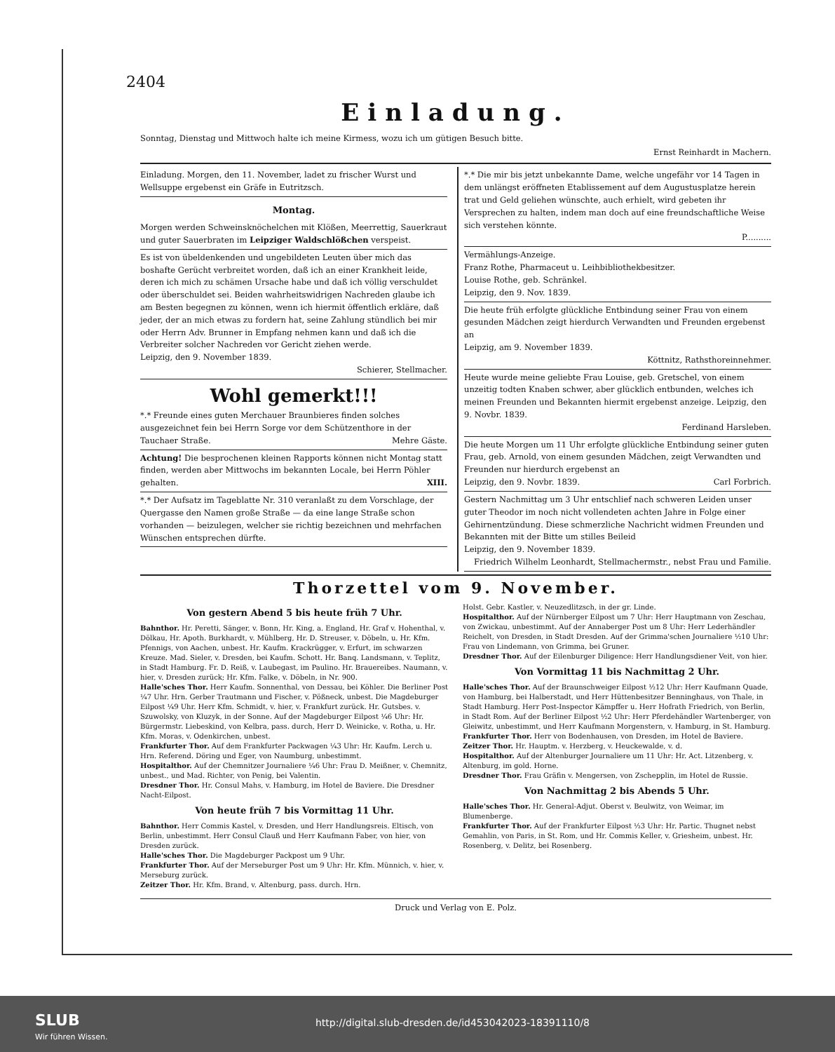2404
Einladung.
Sonntag, Dienstag und Mittwoch halte ich meine Kirmess, wozu ich um gütigen Besuch bitte.
Ernst Reinhardt in Machern.
Einladung. Morgen, den 11. November, ladet zu frischer Wurst und Wellsuppe ergebenst ein Gräfe in Eutritzsch.
Montag.
Morgen werden Schweinsknöchelchen mit Klößen, Meerrettig, Sauerkraut und guter Sauerbraten im Leipziger Waldschlößchen verspeist.
Es ist von übeldenkenden und ungebildeten Leuten über mich das boshafte Gerücht verbreitet worden, daß ich an einer Krankheit leide, deren ich mich zu schämen Ursache habe und daß ich völlig verschuldet oder überschuldet sei. Beiden wahrheitswidrigen Nachreden glaube ich am Besten begegnen zu können, wenn ich hiermit öffentlich erkläre, daß jeder, der an mich etwas zu fordern hat, seine Zahlung stündlich bei mir oder Herrn Adv. Brunner in Empfang nehmen kann und daß ich die Verbreiter solcher Nachreden vor Gericht ziehen werde.
Leipzig, den 9. November 1839.
Schierer, Stellmacher.
Wohl gemerkt!!!
*.* Freunde eines guten Merchauer Braunbieres finden solches ausgezeichnet fein bei Herrn Sorge vor dem Schützenthore in der Tauchaer Straße. Mehre Gäste.
Achtung! Die besprochenen kleinen Rapports können nicht Montag statt finden, werden aber Mittwochs im bekannten Locale, bei Herrn Pöhler gehalten. XIII.
*.* Der Aufsatz im Tageblatte Nr. 310 veranlaßt zu dem Vorschlage, der Quergasse den Namen große Straße — da eine lange Straße schon vorhanden — beizulegen, welcher sie richtig bezeichnen und mehrfachen Wünschen entsprechen dürfte.
*.* Die mir bis jetzt unbekannte Dame, welche ungefähr vor 14 Tagen in dem unlängst eröffneten Etablissement auf dem Augustusplatze herein trat und Geld geliehen wünschte, auch erhielt, wird gebeten ihr Versprechen zu halten, indem man doch auf eine freundschaftliche Weise sich verstehen könnte.
P..........
Vermählungs-Anzeige.
Franz Rothe, Pharmaceut u. Leihbibliothekbesitzer.
Louise Rothe, geb. Schränkel.
Leipzig, den 9. Nov. 1839.
Die heute früh erfolgte glückliche Entbindung seiner Frau von einem gesunden Mädchen zeigt hierdurch Verwandten und Freunden ergebenst an
Leipzig, am 9. November 1839.
Köttnitz, Rathsthoreinnehmer.
Heute wurde meine geliebte Frau Louise, geb. Gretschel, von einem unzeitig todten Knaben schwer, aber glücklich entbunden, welches ich meinen Freunden und Bekannten hiermit ergebenst anzeige. Leipzig, den 9. Novbr. 1839.
Ferdinand Harsleben.
Die heute Morgen um 11 Uhr erfolgte glückliche Entbindung seiner guten Frau, geb. Arnold, von einem gesunden Mädchen, zeigt Verwandten und Freunden nur hierdurch ergebenst an
Leipzig, den 9. Novbr. 1839. Carl Forbrich.
Gestern Nachmittag um 3 Uhr entschlief nach schweren Leiden unser guter Theodor im noch nicht vollendeten achten Jahre in Folge einer Gehirnentzündung. Diese schmerzliche Nachricht widmen Freunden und Bekannten mit der Bitte um stilles Beileid
Leipzig, den 9. November 1839.
Friedrich Wilhelm Leonhardt, Stellmachermstr., nebst Frau und Familie.
Thorzettel vom 9. November.
Von gestern Abend 5 bis heute früh 7 Uhr.
Bahnthor. Hr. Peretti, Sänger, v. Bonn, Hr. King, a. England, Hr. Graf v. Hohenthal, v. Dölkau, Hr. Apoth. Burkhardt, v. Mühlberg, Hr. D. Streuser, v. Döbeln, u. Hr. Kfm. Pfennigs, von Aachen, unbest. Hr. Kaufm. Krackrügger, v. Erfurt, im schwarzen Kreuze. Mad. Sieler, v. Dresden, bei Kaufm. Schott. Hr. Banq. Landsmann, v. Teplitz, in Stadt Hamburg. Fr. D. Reiß, v. Laubegast, im Paulino. Hr. Brauereibes. Naumann, v. hier, v. Dresden zurück; Hr. Kfm. Falke, v. Döbeln, in Nr. 900.
Halle'sches Thor. Herr Kaufm. Sonnenthal, von Dessau, bei Köhler. Die Berliner Post ¼7 Uhr. Hrn. Gerber Trautmann und Fischer, v. Pößneck, unbest. Die Magdeburger Eilpost ¼9 Uhr. Herr Kfm. Schmidt, v. hier, v. Frankfurt zurück. Hr. Gutsbes. v. Szuwolsky, von Kluzyk, in der Sonne. Auf der Magdeburger Eilpost ¼6 Uhr: Hr. Bürgermstr. Liebeskind, von Kelbra, pass. durch, Herr D. Weinicke, v. Rotha, u. Hr. Kfm. Moras, v. Odenkirchen, unbest.
Frankfurter Thor. Auf dem Frankfurter Packwagen ¼3 Uhr: Hr. Kaufm. Lerch u. Hrn. Referend. Döring und Eger, von Naumburg, unbestimmt.
Hospitalthor. Auf der Chemnitzer Journaliere ¼6 Uhr: Frau D. Meißner, v. Chemnitz, unbest., und Mad. Richter, von Penig, bei Valentin.
Dresdner Thor. Hr. Consul Mahs, v. Hamburg, im Hotel de Baviere. Die Dresdner Nacht-Eilpost.
Von heute früh 7 bis Vormittag 11 Uhr.
Bahnthor. Herr Commis Kastel, v. Dresden, und Herr Handlungsreis. Eltisch, von Berlin, unbestimmt. Herr Consul Clauß und Herr Kaufmann Faber, von hier, von Dresden zurück.
Halle'sches Thor. Die Magdeburger Packpost um 9 Uhr.
Frankfurter Thor. Auf der Merseburger Post um 9 Uhr: Hr. Kfm. Münnich, v. hier, v. Merseburg zurück.
Zeitzer Thor. Hr. Kfm. Brand, v. Altenburg, pass. durch. Hrn.
Holst. Gebr. Kastler, v. Neuzedlitzsch, in der gr. Linde.
Hospitalthor. Auf der Nürnberger Eilpost um 7 Uhr: Herr Hauptmann von Zeschau, von Zwickau, unbestimmt. Auf der Annaberger Post um 8 Uhr: Herr Lederhändler Reichelt, von Dresden, in Stadt Dresden. Auf der Grimma'schen Journaliere ½10 Uhr: Frau von Lindemann, von Grimma, bei Gruner.
Dresdner Thor. Auf der Eilenburger Diligence: Herr Handlungsdiener Veit, von hier.
Von Vormittag 11 bis Nachmittag 2 Uhr.
Halle'sches Thor. Auf der Braunschweiger Eilpost ½12 Uhr: Herr Kaufmann Quade, von Hamburg, bei Halberstadt, und Herr Hüttenbesitzer Benninghaus, von Thale, in Stadt Hamburg. Herr Post-Inspector Kämpffer u. Herr Hofrath Friedrich, von Berlin, in Stadt Rom. Auf der Berliner Eilpost ½2 Uhr: Herr Pferdehändler Wartenberger, von Gleiwitz, unbestimmt, und Herr Kaufmann Morgenstern, v. Hamburg, in St. Hamburg.
Frankfurter Thor. Herr von Bodenhausen, von Dresden, im Hotel de Baviere.
Zeitzer Thor. Hr. Hauptm. v. Herzberg, v. Heuckewalde, v. d.
Hospitalthor. Auf der Altenburger Journaliere um 11 Uhr: Hr. Act. Litzenberg, v. Altenburg, im gold. Horne.
Dresdner Thor. Frau Gräfin v. Mengersen, von Zschepplin, im Hotel de Russie.
Von Nachmittag 2 bis Abends 5 Uhr.
Halle'sches Thor. Hr. General-Adjut. Oberst v. Beulwitz, von Weimar, im Blumenberge.
Frankfurter Thor. Auf der Frankfurter Eilpost ½3 Uhr: Hr. Partic. Thugnet nebst Gemahlin, von Paris, in St. Rom, und Hr. Commis Keller, v. Griesheim, unbest. Hr. Rosenberg, v. Delitz, bei Rosenberg.
Druck und Verlag von E. Polz.
SLUB
Wir führen Wissen.
http://digital.slub-dresden.de/id453042023-18391110/8